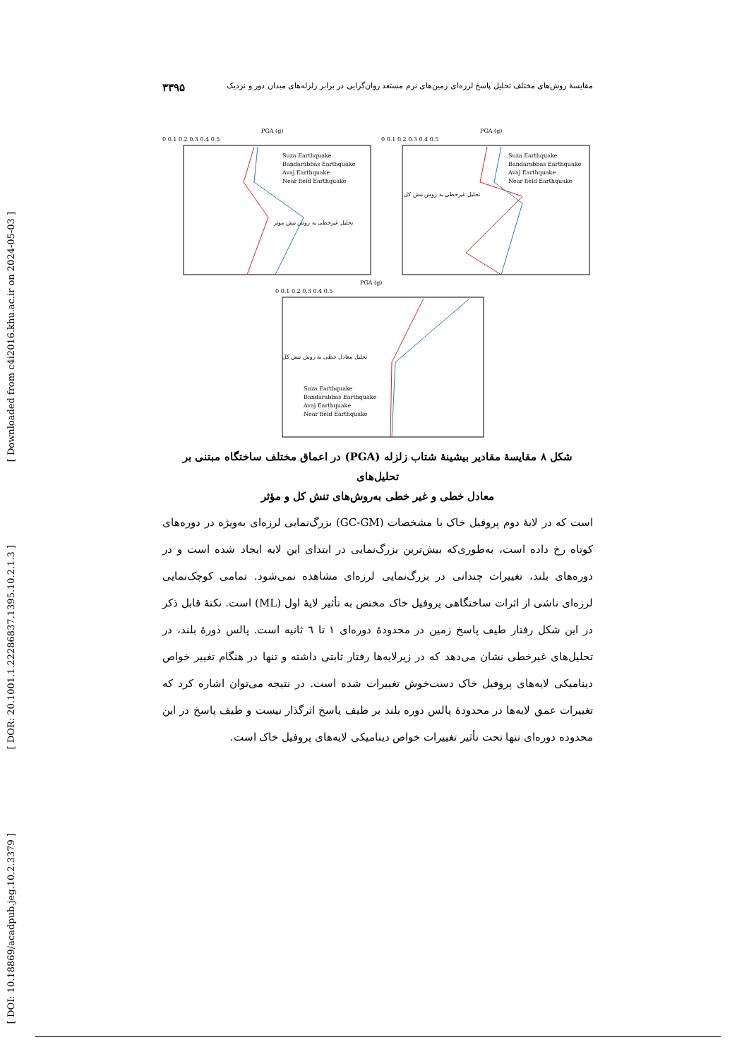[ Downloaded from c4i2016.khu.ac.ir on 2024-05-03 ]
[ DOR: 20.1001.1.22286837.1395.10.2.1.3 ]
[ DOI: 10.18869/acadpub.jeg.10.2.3379 ]
مقایسهٔ روش‌های مختلف تحلیل پاسخ لرزه‌ای زمین‌های نرم مستعد روان‌گرایی در برابر زلزله‌های میدان دور و نزدیک ۳۳۹۵
PGA (g)
0 0.1 0.2 0.3 0.4 0.5
تحلیل غیرخطی به روش تنش موثر
Suza Earthquake
Bandarabbas Earthquake
Avaj Earthquake
Near field Earthquake
PGA (g)
0 0.1 0.2 0.3 0.4 0.5
تحلیل غیرخطی به روش تنش کل
Suza Earthquake
Bandarabbas Earthquake
Avaj Earthquake
Near field Earthquake
PGA (g)
0 0.1 0.2 0.3 0.4 0.5
تحلیل معادل خطی به روش تنش کل
Suza Earthquake
Bandarabbas Earthquake
Avaj Earthquake
Near field Earthquake
شکل ۸ مقایسهٔ مقادیر بیشینهٔ شتاب زلزله (PGA) در اعماق مختلف ساختگاه مبتنی بر تحلیل‌های
معادل خطی و غیر خطی به‌روش‌های تنش کل و مؤثر
است که در لایهٔ دوم پروفیل خاک با مشخصات (GC-GM) بزرگ‌نمایی لرزه‌ای به‌ویژه در دوره‌های کوتاه رخ داده است، به‌طوری‌که بیش‌ترین بزرگ‌نمایی در ابتدای این لایه ایجاد شده است و در دوره‌های بلند، تغییرات چندانی در بزرگ‌نمایی لرزه‌ای مشاهده نمی‌شود. تمامی کوچک‌نمایی لرزه‌ای ناشی از اثرات ساختگاهی پروفیل خاک مختص به تأثیر لایهٔ اول (ML) است. نکتهٔ قابل ذکر در این شکل رفتار طیف پاسخ زمین در محدودهٔ دوره‌ای ۱ تا ٦ ثانیه است. پالس دورهٔ بلند، در تحلیل‌های غیرخطی نشان می‌دهد که در زیرلایه‌ها رفتار ثابتی داشته و تنها در هنگام تغییر خواص دینامیکی لایه‌های پروفیل خاک دست‌خوش تغییرات شده است. در نتیجه می‌توان اشاره کرد که تغییرات عمق لایه‌ها در محدودهٔ پالس دوره بلند بر طیف پاسخ اثرگذار نیست و طیف پاسخ در این محدوده دوره‌ای تنها تحت تأثیر تغییرات خواص دینامیکی لایه‌های پروفیل خاک است.